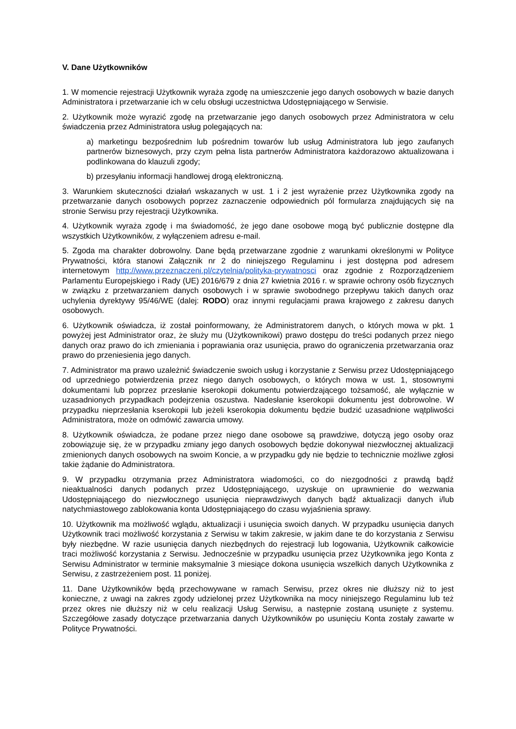V. Dane Użytkowników
1. W momencie rejestracji Użytkownik wyraża zgodę na umieszczenie jego danych osobowych w bazie danych Administratora i przetwarzanie ich w celu obsługi uczestnictwa Udostępniającego w Serwisie.
2. Użytkownik może wyrazić zgodę na przetwarzanie jego danych osobowych przez Administratora w celu świadczenia przez Administratora usług polegających na:
a) marketingu bezpośrednim lub pośrednim towarów lub usług Administratora lub jego zaufanych partnerów biznesowych, przy czym pełna lista partnerów Administratora każdorazowo aktualizowana i podlinkowana do klauzuli zgody;
b) przesyłaniu informacji handlowej drogą elektroniczną.
3. Warunkiem skuteczności działań wskazanych w ust. 1 i 2 jest wyrażenie przez Użytkownika zgody na przetwarzanie danych osobowych poprzez zaznaczenie odpowiednich pól formularza znajdujących się na stronie Serwisu przy rejestracji Użytkownika.
4. Użytkownik wyraża zgodę i ma świadomość, że jego dane osobowe mogą być publicznie dostępne dla wszystkich Użytkowników, z wyłączeniem adresu e-mail.
5. Zgoda ma charakter dobrowolny. Dane będą przetwarzane zgodnie z warunkami określonymi w Polityce Prywatności, która stanowi Załącznik nr 2 do niniejszego Regulaminu i jest dostępna pod adresem internetowym http://www.przeznaczeni.pl/czytelnia/polityka-prywatnosci oraz zgodnie z Rozporządzeniem Parlamentu Europejskiego i Rady (UE) 2016/679 z dnia 27 kwietnia 2016 r. w sprawie ochrony osób fizycznych w związku z przetwarzaniem danych osobowych i w sprawie swobodnego przepływu takich danych oraz uchylenia dyrektywy 95/46/WE (dalej: RODO) oraz innymi regulacjami prawa krajowego z zakresu danych osobowych.
6. Użytkownik oświadcza, iż został poinformowany, że Administratorem danych, o których mowa w pkt. 1 powyżej jest Administrator oraz, że służy mu (Użytkownikowi) prawo dostępu do treści podanych przez niego danych oraz prawo do ich zmieniania i poprawiania oraz usunięcia, prawo do ograniczenia przetwarzania oraz prawo do przeniesienia jego danych.
7. Administrator ma prawo uzależnić świadczenie swoich usług i korzystanie z Serwisu przez Udostępniającego od uprzedniego potwierdzenia przez niego danych osobowych, o których mowa w ust. 1, stosownymi dokumentami lub poprzez przesłanie kserokopii dokumentu potwierdzającego tożsamość, ale wyłącznie w uzasadnionych przypadkach podejrzenia oszustwa. Nadesłanie kserokopii dokumentu jest dobrowolne. W przypadku nieprzesłania kserokopii lub jeżeli kserokopia dokumentu będzie budzić uzasadnione wątpliwości Administratora, może on odmówić zawarcia umowy.
8. Użytkownik oświadcza, że podane przez niego dane osobowe są prawdziwe, dotyczą jego osoby oraz zobowiązuje się, że w przypadku zmiany jego danych osobowych będzie dokonywał niezwłocznej aktualizacji zmienionych danych osobowych na swoim Koncie, a w przypadku gdy nie będzie to technicznie możliwe zgłosi takie żądanie do Administratora.
9. W przypadku otrzymania przez Administratora wiadomości, co do niezgodności z prawdą bądź nieaktualności danych podanych przez Udostępniającego, uzyskuje on uprawnienie do wezwania Udostępniającego do niezwłocznego usunięcia nieprawdziwych danych bądź aktualizacji danych i/lub natychmiastowego zablokowania konta Udostępniającego do czasu wyjaśnienia sprawy.
10. Użytkownik ma możliwość wglądu, aktualizacji i usunięcia swoich danych. W przypadku usunięcia danych Użytkownik traci możliwość korzystania z Serwisu w takim zakresie, w jakim dane te do korzystania z Serwisu były niezbędne. W razie usunięcia danych niezbędnych do rejestracji lub logowania, Użytkownik całkowicie traci możliwość korzystania z Serwisu. Jednocześnie w przypadku usunięcia przez Użytkownika jego Konta z Serwisu Administrator w terminie maksymalnie 3 miesiące dokona usunięcia wszelkich danych Użytkownika z Serwisu, z zastrzeżeniem post. 11 poniżej.
11. Dane Użytkowników będą przechowywane w ramach Serwisu, przez okres nie dłuższy niż to jest konieczne, z uwagi na zakres zgody udzielonej przez Użytkownika na mocy niniejszego Regulaminu lub też przez okres nie dłuższy niż w celu realizacji Usług Serwisu, a następnie zostaną usunięte z systemu. Szczegółowe zasady dotyczące przetwarzania danych Użytkowników po usunięciu Konta zostały zawarte w Polityce Prywatności.